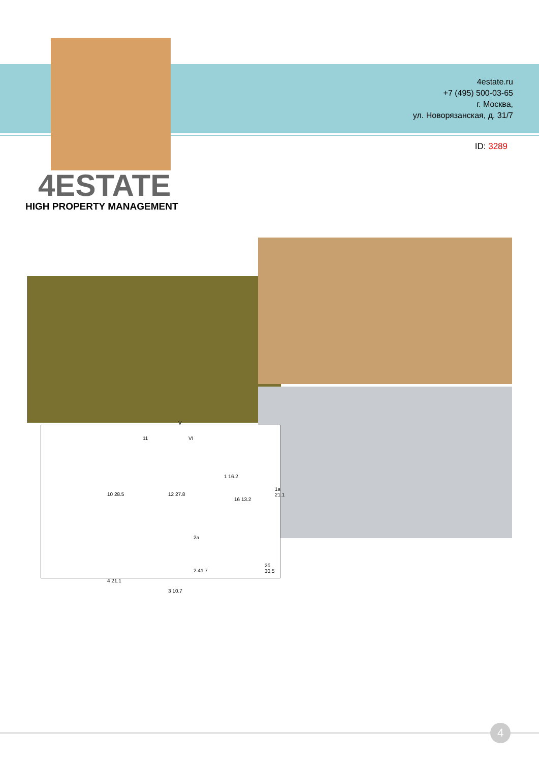4estate.ru
+7 (495) 500-03-65
г. Москва,
ул. Новорязанская, д. 31/7
ID: 3289
4ESTATE
HIGH PROPERTY MANAGEMENT
10 28.5 12 27.8
1 16.2
1a 21.1
16 13.2
2a
2 41.7
2б 30.5
4 21.1
3 10.7
11
V
VI
4